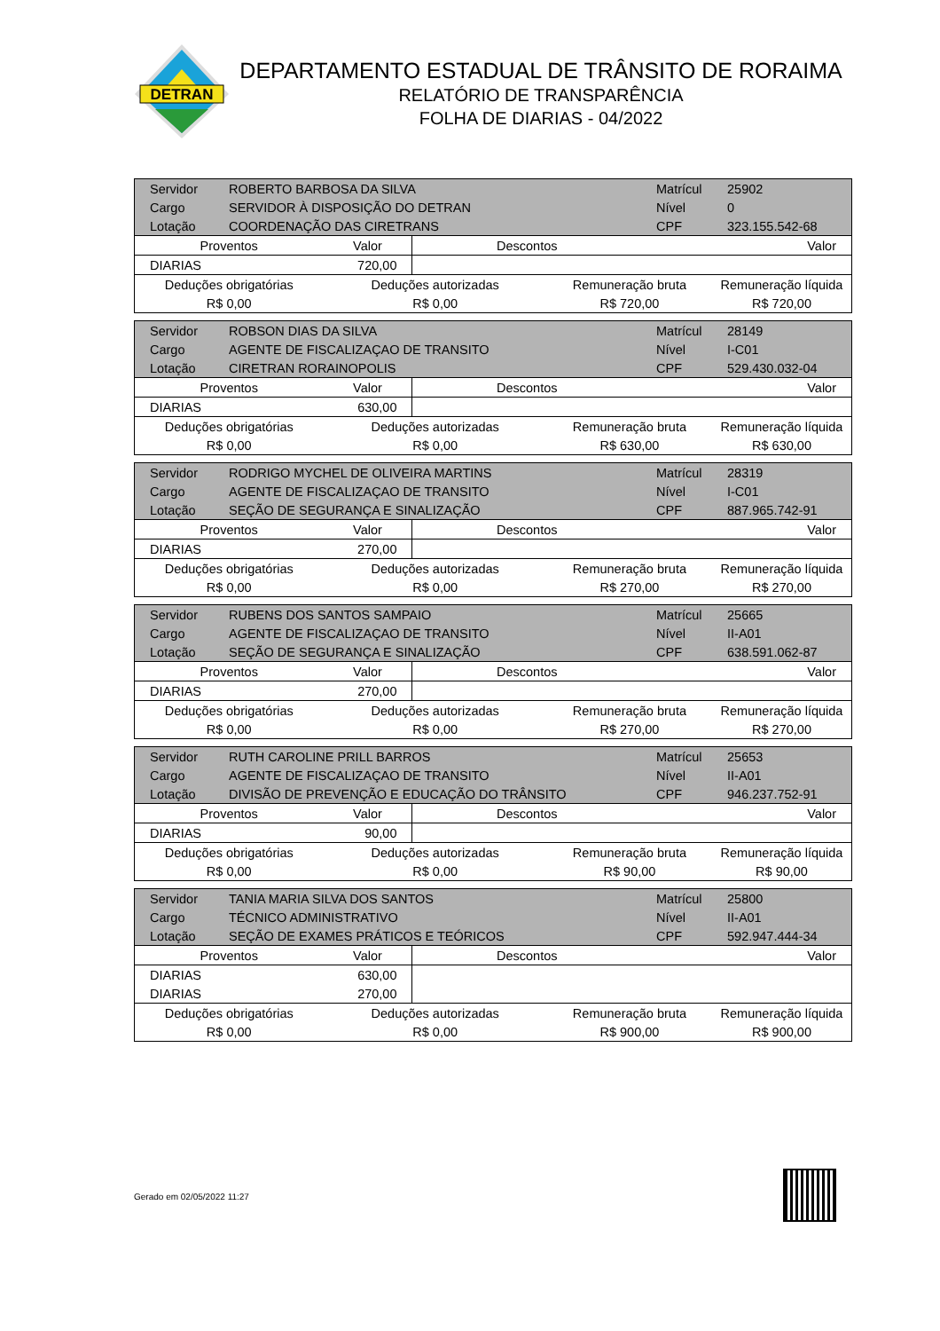DETRAN
DEPARTAMENTO ESTADUAL DE TRÂNSITO DE RORAIMA
RELATÓRIO DE TRANSPARÊNCIA
FOLHA DE DIARIAS - 04/2022
| Servidor | ROBERTO BARBOSA DA SILVA | | | | Matrícul | 25902 |
| Cargo | SERVIDOR À DISPOSIÇÃO DO DETRAN | | | | Nível | 0 |
| Lotação | COORDENAÇÃO DAS CIRETRANS | | | | CPF | 323.155.542-68 |
| Proventos | | Valor | Descontos | | Valor | |
| DIARIAS | | 720,00 | | | | |
| Deduções obrigatórias | | Deduções autorizadas | | Remuneração bruta | | Remuneração líquida |
| R$ 0,00 | | R$ 0,00 | | R$ 720,00 | | R$ 720,00 |
| Servidor | ROBSON DIAS DA SILVA | | | | Matrícul | 28149 |
| Cargo | AGENTE DE FISCALIZAÇAO DE TRANSITO | | | | Nível | I-C01 |
| Lotação | CIRETRAN RORAINOPOLIS | | | | CPF | 529.430.032-04 |
| Proventos | | Valor | Descontos | | Valor | |
| DIARIAS | | 630,00 | | | | |
| Deduções obrigatórias | | Deduções autorizadas | | Remuneração bruta | | Remuneração líquida |
| R$ 0,00 | | R$ 0,00 | | R$ 630,00 | | R$ 630,00 |
| Servidor | RODRIGO MYCHEL DE OLIVEIRA MARTINS | | | | Matrícul | 28319 |
| Cargo | AGENTE DE FISCALIZAÇAO DE TRANSITO | | | | Nível | I-C01 |
| Lotação | SEÇÃO DE SEGURANÇA E SINALIZAÇÃO | | | | CPF | 887.965.742-91 |
| Proventos | | Valor | Descontos | | Valor | |
| DIARIAS | | 270,00 | | | | |
| Deduções obrigatórias | | Deduções autorizadas | | Remuneração bruta | | Remuneração líquida |
| R$ 0,00 | | R$ 0,00 | | R$ 270,00 | | R$ 270,00 |
| Servidor | RUBENS DOS SANTOS SAMPAIO | | | | Matrícul | 25665 |
| Cargo | AGENTE DE FISCALIZAÇAO DE TRANSITO | | | | Nível | II-A01 |
| Lotação | SEÇÃO DE SEGURANÇA E SINALIZAÇÃO | | | | CPF | 638.591.062-87 |
| Proventos | | Valor | Descontos | | Valor | |
| DIARIAS | | 270,00 | | | | |
| Deduções obrigatórias | | Deduções autorizadas | | Remuneração bruta | | Remuneração líquida |
| R$ 0,00 | | R$ 0,00 | | R$ 270,00 | | R$ 270,00 |
| Servidor | RUTH CAROLINE PRILL BARROS | | | | Matrícul | 25653 |
| Cargo | AGENTE DE FISCALIZAÇAO DE TRANSITO | | | | Nível | II-A01 |
| Lotação | DIVISÃO DE PREVENÇÃO E EDUCAÇÃO DO TRÂNSITO | | | | CPF | 946.237.752-91 |
| Proventos | | Valor | Descontos | | Valor | |
| DIARIAS | | 90,00 | | | | |
| Deduções obrigatórias | | Deduções autorizadas | | Remuneração bruta | | Remuneração líquida |
| R$ 0,00 | | R$ 0,00 | | R$ 90,00 | | R$ 90,00 |
| Servidor | TANIA MARIA SILVA DOS SANTOS | | | | Matrícul | 25800 |
| Cargo | TÉCNICO ADMINISTRATIVO | | | | Nível | II-A01 |
| Lotação | SEÇÃO DE EXAMES PRÁTICOS E TEÓRICOS | | | | CPF | 592.947.444-34 |
| Proventos | | Valor | Descontos | | Valor | |
| DIARIAS | | 630,00 | | | | |
| DIARIAS | | 270,00 | | | | |
| Deduções obrigatórias | | Deduções autorizadas | | Remuneração bruta | | Remuneração líquida |
| R$ 0,00 | | R$ 0,00 | | R$ 900,00 | | R$ 900,00 |
Gerado em 02/05/2022 11:27